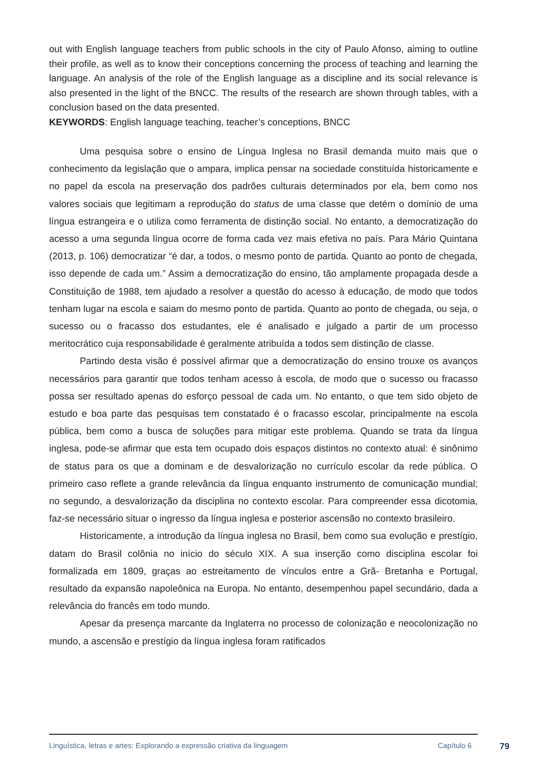out with English language teachers from public schools in the city of Paulo Afonso, aiming to outline their profile, as well as to know their conceptions concerning the process of teaching and learning the language. An analysis of the role of the English language as a discipline and its social relevance is also presented in the light of the BNCC. The results of the research are shown through tables, with a conclusion based on the data presented.
KEYWORDS: English language teaching, teacher’s conceptions, BNCC
Uma pesquisa sobre o ensino de Língua Inglesa no Brasil demanda muito mais que o conhecimento da legislação que o ampara, implica pensar na sociedade constituída historicamente e no papel da escola na preservação dos padrões culturais determinados por ela, bem como nos valores sociais que legitimam a reprodução do status de uma classe que detém o domínio de uma língua estrangeira e o utiliza como ferramenta de distinção social. No entanto, a democratização do acesso a uma segunda língua ocorre de forma cada vez mais efetiva no país. Para Mário Quintana (2013, p. 106) democratizar “é dar, a todos, o mesmo ponto de partida. Quanto ao ponto de chegada, isso depende de cada um.” Assim a democratização do ensino, tão amplamente propagada desde a Constituição de 1988, tem ajudado a resolver a questão do acesso à educação, de modo que todos tenham lugar na escola e saiam do mesmo ponto de partida. Quanto ao ponto de chegada, ou seja, o sucesso ou o fracasso dos estudantes, ele é analisado e julgado a partir de um processo meritocrático cuja responsabilidade é geralmente atribuída a todos sem distinção de classe.
Partindo desta visão é possível afirmar que a democratização do ensino trouxe os avanços necessários para garantir que todos tenham acesso à escola, de modo que o sucesso ou fracasso possa ser resultado apenas do esforço pessoal de cada um. No entanto, o que tem sido objeto de estudo e boa parte das pesquisas tem constatado é o fracasso escolar, principalmente na escola pública, bem como a busca de soluções para mitigar este problema. Quando se trata da língua inglesa, pode-se afirmar que esta tem ocupado dois espaços distintos no contexto atual: é sinônimo de status para os que a dominam e de desvalorização no currículo escolar da rede pública. O primeiro caso reflete a grande relevância da língua enquanto instrumento de comunicação mundial; no segundo, a desvalorização da disciplina no contexto escolar. Para compreender essa dicotomia, faz-se necessário situar o ingresso da língua inglesa e posterior ascensão no contexto brasileiro.
Historicamente, a introdução da língua inglesa no Brasil, bem como sua evolução e prestígio, datam do Brasil colônia no início do século XIX. A sua inserção como disciplina escolar foi formalizada em 1809, graças ao estreitamento de vínculos entre a Grã- Bretanha e Portugal, resultado da expansão napoleônica na Europa. No entanto, desempenhou papel secundário, dada a relevância do francês em todo mundo.
Apesar da presença marcante da Inglaterra no processo de colonização e neocolonização no mundo, a ascensão e prestígio da língua inglesa foram ratificados
Linguística, letras e artes: Explorando a expressão criativa da linguagem Capítulo 6 79